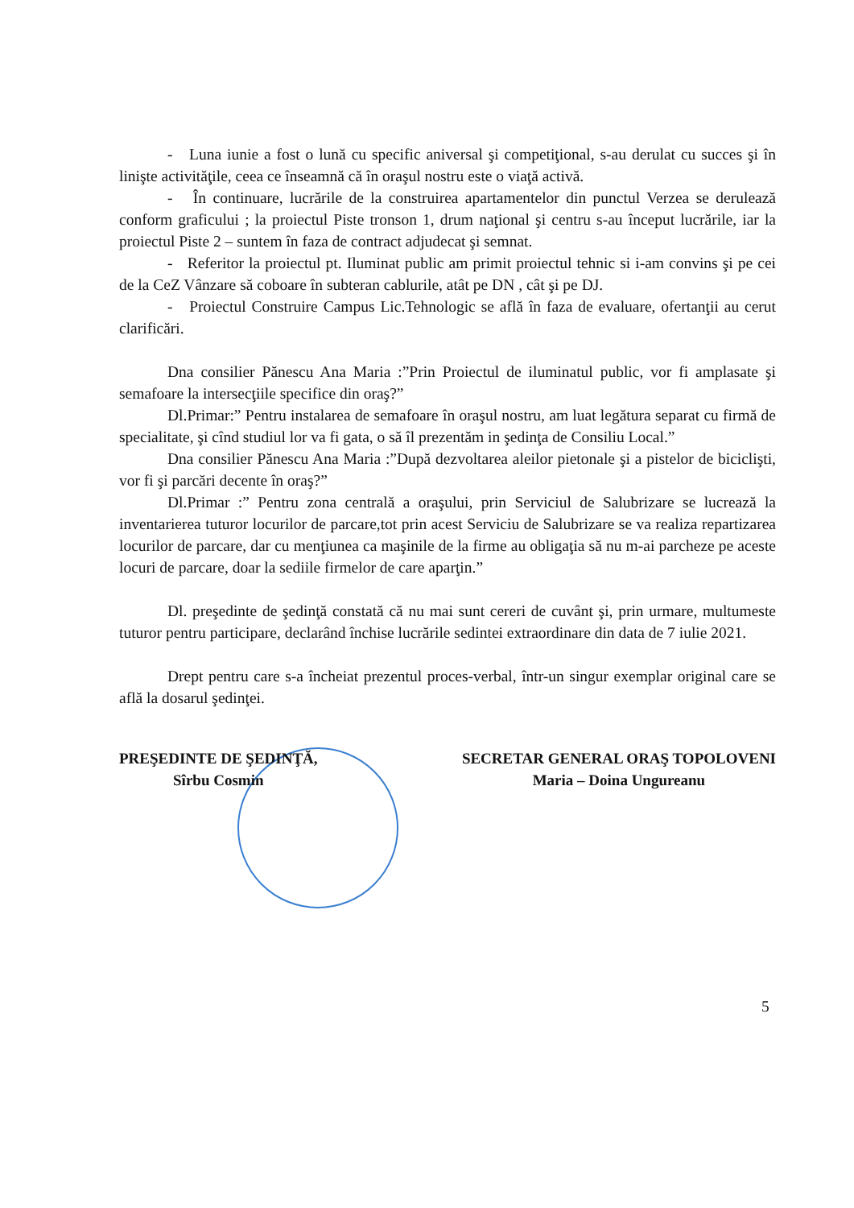- Luna iunie a fost o lună cu specific aniversal şi competiţional, s-au derulat cu succes şi în linişte activităţile, ceea ce înseamnă că în oraşul nostru este o viaţă activă.
- În continuare, lucrările de la construirea apartamentelor din punctul Verzea se derulează conform graficului ; la proiectul Piste tronson 1, drum naţional şi centru s-au început lucrările, iar la proiectul Piste 2 – suntem în faza de contract adjudecat şi semnat.
- Referitor la proiectul pt. Iluminat public am primit proiectul tehnic si i-am convins şi pe cei de la CeZ Vânzare să coboare în subteran cablurile, atât pe DN , cât şi pe DJ.
- Proiectul Construire Campus Lic.Tehnologic se află în faza de evaluare, ofertanţii au cerut clarificări.
Dna consilier Pănescu Ana Maria :”Prin Proiectul de iluminatul public, vor fi amplasate şi semafoare la intersecţiile specifice din oraş?”
Dl.Primar:” Pentru instalarea de semafoare în oraşul nostru, am luat legătura separat cu firmă de specialitate, şi cînd studiul lor va fi gata, o să îl prezentăm in şedinţa de Consiliu Local.”
Dna consilier Pănescu Ana Maria :”După dezvoltarea aleilor pietonale şi a pistelor de biciclişti, vor fi şi parcări decente în oraş?”
Dl.Primar :” Pentru zona centrală a oraşului, prin Serviciul de Salubrizare se lucrează la inventarierea tuturor locurilor de parcare,tot prin acest Serviciu de Salubrizare se va realiza repartizarea locurilor de parcare, dar cu menţiunea ca maşinile de la firme au obligaţia să nu m-ai parcheze pe aceste locuri de parcare, doar la sediile firmelor de care aparţin.”
Dl. preşedinte de şedinţă constată că nu mai sunt cereri de cuvânt şi, prin urmare, multumeste tuturor pentru participare, declarând închise lucrările sedintei extraordinare din data de 7 iulie 2021.
Drept pentru care s-a încheiat prezentul proces-verbal, într-un singur exemplar original care se află la dosarul şedinţei.
PREŞEDINTE DE ŞEDINŢĂ,
Sîrbu Cosmin
SECRETAR GENERAL ORAŞ TOPOLOVENI
Maria – Doina Ungureanu
5